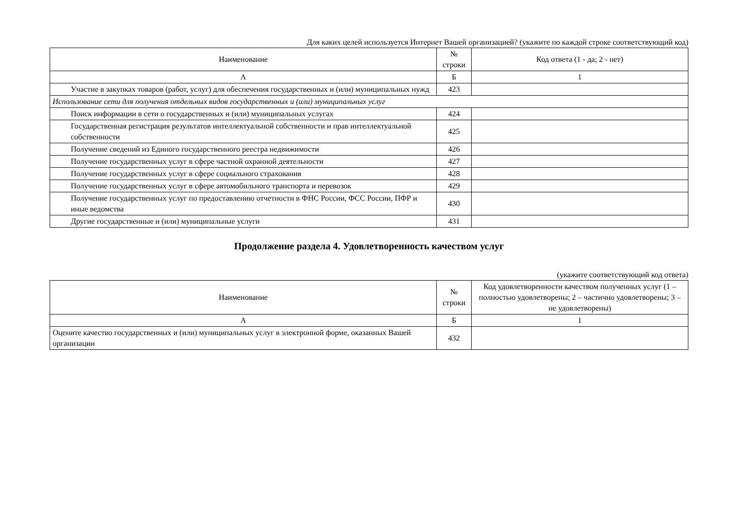Для каких целей используется Интернет Вашей организацией? (укажите по каждой строке соответствующий код)
| Наименование | № строки | Код ответа (1 - да; 2 - нет) |
| --- | --- | --- |
| А | Б | 1 |
| Участие в закупках товаров (работ, услуг) для обеспечения государственных и (или) муниципальных нужд | 423 | |
| Использование сети для получения отдельных видов государственных и (или) муниципальных услуг | | |
| Поиск информации в сети о государственных и (или) муниципальных услугах | 424 | |
| Государственная регистрация результатов интеллектуальной собственности и прав интеллектуальной собственности | 425 | |
| Получение сведений из Единого государственного реестра недвижимости | 426 | |
| Получение государственных услуг в сфере частной охранной деятельности | 427 | |
| Получение государственных услуг в сфере социального страхования | 428 | |
| Получение государственных услуг в сфере автомобильного транспорта и перевозок | 429 | |
| Получение государственных услуг по предоставлению отчетности в ФНС России, ФСС России, ПФР и иные ведомства | 430 | |
| Другие государственные и (или) муниципальные услуги | 431 | |
Продолжение раздела 4. Удовлетворенность качеством услуг
(укажите соответствующий код ответа)
| Наименование | № строки | Код удовлетворенности качеством полученных услуг (1 – полностью удовлетворены; 2 – частично удовлетворены; 3 – не удовлетворены) |
| --- | --- | --- |
| А | Б | 1 |
| Оцените качество государственных и (или) муниципальных услуг в электронной форме, оказанных Вашей организации | 432 | |